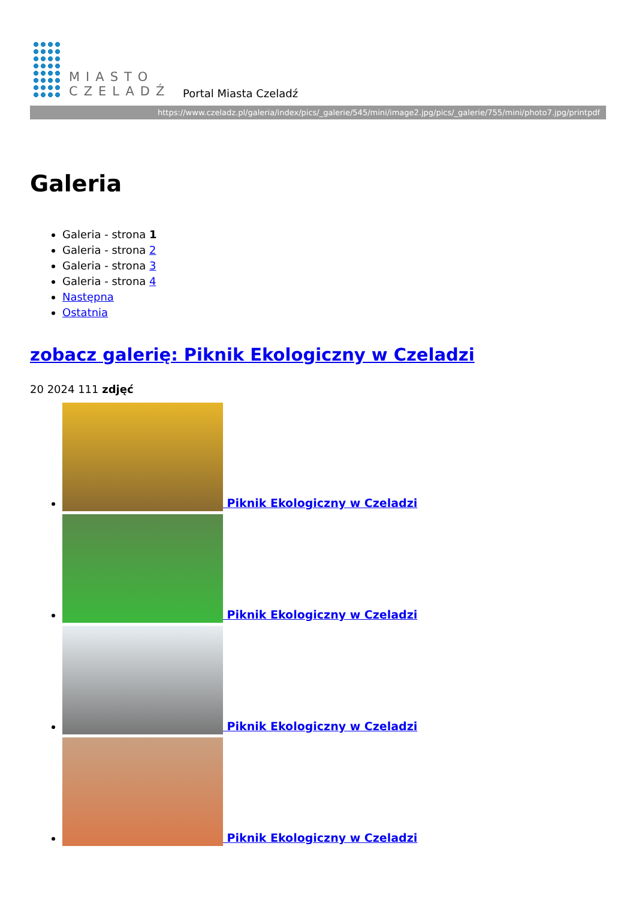MIASTO
CZELADŹ
Portal Miasta Czeladź
https://www.czeladz.pl/galeria/index/pics/_galerie/545/mini/image2.jpg/pics/_galerie/755/mini/photo7.jpg/printpdf
Galeria
Galeria - strona 1
Galeria - strona 2
Galeria - strona 3
Galeria - strona 4
Następna
Ostatnia
zobacz galerię: Piknik Ekologiczny w Czeladzi
20 2024 111 zdjęć
Piknik Ekologiczny w Czeladzi
Piknik Ekologiczny w Czeladzi
Piknik Ekologiczny w Czeladzi
Piknik Ekologiczny w Czeladzi